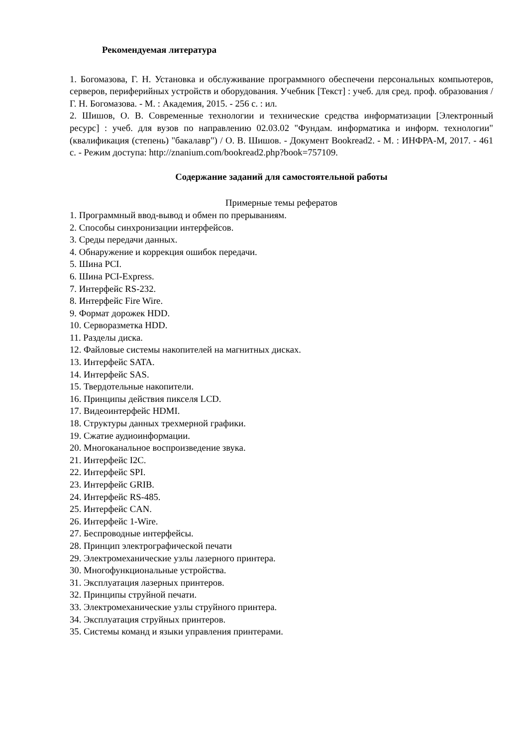Рекомендуемая литература
1. Богомазова, Г. Н. Установка и обслуживание программного обеспечени персональных компьютеров, серверов, периферийных устройств и оборудования. Учебник [Текст] : учеб. для сред. проф. образования / Г. Н. Богомазова. - М. : Академия, 2015. - 256 с. : ил.
2. Шишов, О. В. Современные технологии и технические средства информатизации [Электронный ресурс] : учеб. для вузов по направлению 02.03.02 "Фундам. информатика и информ. технологии" (квалификация (степень) "бакалавр") / О. В. Шишов. - Документ Bookread2. - М. : ИНФРА-М, 2017. - 461 с. - Режим доступа: http://znanium.com/bookread2.php?book=757109.
Содержание заданий для самостоятельной работы
Примерные темы рефератов
1. Программный ввод-вывод и обмен по прерываниям.
2. Способы синхронизации интерфейсов.
3. Среды передачи данных.
4. Обнаружение и коррекция ошибок передачи.
5. Шина PCI.
6. Шина PCI-Express.
7. Интерфейс RS-232.
8. Интерфейс Fire Wire.
9. Формат дорожек HDD.
10. Серворазметка HDD.
11. Разделы диска.
12. Файловые системы накопителей на магнитных дисках.
13. Интерфейс SATA.
14. Интерфейс SAS.
15. Твердотельные накопители.
16. Принципы действия пикселя LCD.
17. Видеоинтерфейс HDMI.
18. Структуры данных трехмерной графики.
19. Сжатие аудиоинформации.
20. Многоканальное воспроизведение звука.
21. Интерфейс I2C.
22. Интерфейс SPI.
23. Интерфейс GRIB.
24. Интерфейс RS-485.
25. Интерфейс CAN.
26. Интерфейс 1-Wire.
27. Беспроводные интерфейсы.
28. Принцип электрографической печати
29. Электромеханические узлы лазерного принтера.
30. Многофункциональные устройства.
31. Эксплуатация лазерных принтеров.
32. Принципы струйной печати.
33. Электромеханические узлы струйного принтера.
34. Эксплуатация струйных принтеров.
35. Системы команд и языки управления принтерами.